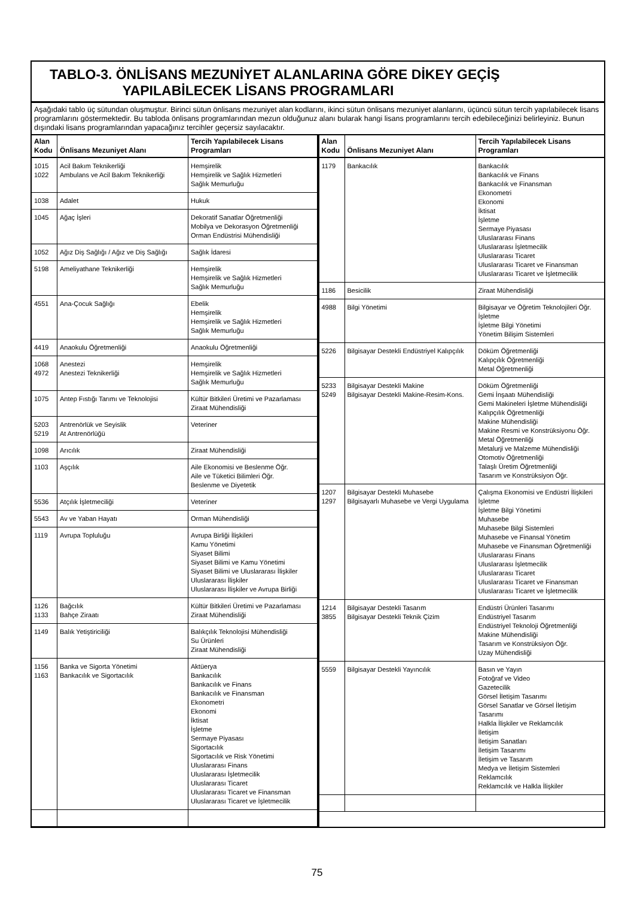TABLO-3. ÖNLİSANS MEZUNİYET ALANLARINA GÖRE DİKEY GEÇİŞ
YAPILABİLECEK LİSANS PROGRAMLARI
Aşağıdaki tablo üç sütundan oluşmuştur. Birinci sütun önlisans mezuniyet alan kodlarını, ikinci sütun önlisans mezuniyet alanlarını, üçüncü sütun tercih yapılabilecek lisans programlarını göstermektedir. Bu tabloda önlisans programlarından mezun olduğunuz alanı bularak hangi lisans programlarını tercih edebileceğinizi belirleyiniz. Bunun dışındaki lisans programlarından yapacağınız tercihler geçersiz sayılacaktır.
| Alan Kodu | Önlisans Mezuniyet Alanı | Tercih Yapılabilecek Lisans Programları |
| --- | --- | --- |
| 1015 1022 | Acil Bakım Teknikerliği Ambulans ve Acil Bakım Teknikerliği | Hemşirelik Hemşirelik ve Sağlık Hizmetleri Sağlık Memurluğu |
| 1038 | Adalet | Hukuk |
| 1045 | Ağaç İşleri | Dekoratif Sanatlar Öğretmenliği Mobilya ve Dekorasyon Öğretmenliği Orman Endüstrisi Mühendisliği |
| 1052 | Ağız Diş Sağlığı / Ağız ve Diş Sağlığı | Sağlık İdaresi |
| 5198 | Ameliyathane Teknikerliği | Hemşirelik Hemşirelik ve Sağlık Hizmetleri Sağlık Memurluğu |
| 4551 | Ana-Çocuk Sağlığı | Ebelik Hemşirelik Hemşirelik ve Sağlık Hizmetleri Sağlık Memurluğu |
| 4419 | Anaokulu Öğretmenliği | Anaokulu Öğretmenliği |
| 1068 4972 | Anestezi Anestezi Teknikerliği | Hemşirelik Hemşirelik ve Sağlık Hizmetleri Sağlık Memurluğu |
| 1075 | Antep Fıstığı Tarımı ve Teknolojisi | Kültür Bitkileri Üretimi ve Pazarlaması Ziraat Mühendisliği |
| 5203 5219 | Antrenörlük ve Seyislik At Antrenörlüğü | Veteriner |
| 1098 | Arıcılık | Ziraat Mühendisliği |
| 1103 | Aşçılık | Aile Ekonomisi ve Beslenme Öğr. Aile ve Tüketici Bilimleri Öğr. Beslenme ve Diyetetik |
| 5536 | Atçılık İşletmeciliği | Veteriner |
| 5543 | Av ve Yaban Hayatı | Orman Mühendisliği |
| 1119 | Avrupa Topluluğu | Avrupa Birliği İlişkileri Kamu Yönetimi Siyaset Bilimi Siyaset Bilimi ve Kamu Yönetimi Siyaset Bilimi ve Uluslararası İlişkiler Uluslararası İlişkiler Uluslararası İlişkiler ve Avrupa Birliği |
| 1126 1133 | Bağcılık Bahçe Ziraatı | Kültür Bitkileri Üretimi ve Pazarlaması Ziraat Mühendisliği |
| 1149 | Balık Yetiştiriciliği | Balıkçılık Teknolojisi Mühendisliği Su Ürünleri Ziraat Mühendisliği |
| 1156 1163 | Banka ve Sigorta Yönetimi Bankacılık ve Sigortacılık | Aktüerya Bankacılık Bankacılık ve Finans Bankacılık ve Finansman Ekonometri Ekonomi İktisat İşletme Sermaye Piyasası Sigortacılık Sigortacılık ve Risk Yönetimi Uluslararası Finans Uluslararası İşletmecilik Uluslararası Ticaret Uluslararası Ticaret ve Finansman Uluslararası Ticaret ve İşletmecilik |
| Alan Kodu | Önlisans Mezuniyet Alanı | Tercih Yapılabilecek Lisans Programları |
| --- | --- | --- |
| 1179 | Bankacılık | Bankacılık Bankacılık ve Finans Bankacılık ve Finansman Ekonometri Ekonomi İktisat İşletme Sermaye Piyasası Uluslararası Finans Uluslararası İşletmecilik Uluslararası Ticaret Uluslararası Ticaret ve Finansman Uluslararası Ticaret ve İşletmecilik |
| 1186 | Besicilik | Ziraat Mühendisliği |
| 4988 | Bilgi Yönetimi | Bilgisayar ve Öğretim Teknolojileri Öğr. İşletme İşletme Bilgi Yönetimi Yönetim Bilişim Sistemleri |
| 5226 | Bilgisayar Destekli Endüstriyel Kalıpçılık | Döküm Öğretmenliği Kalıpçılık Öğretmenliği Metal Öğretmenliği |
| 5233 5249 | Bilgisayar Destekli Makine Bilgisayar Destekli Makine-Resim-Kons. | Döküm Öğretmenliği Gemi İnşaatı Mühendisliği Gemi Makineleri İşletme Mühendisliği Kalıpçılık Öğretmenliği Makine Mühendisliği Makine Resmi ve Konstrüksiyonu Öğr. Metal Öğretmenliği Metalurji ve Malzeme Mühendisliği Otomotiv Öğretmenliği Talaşlı Üretim Öğretmenliği Tasarım ve Konstrüksiyon Öğr. |
| 1207 1297 | Bilgisayar Destekli Muhasebe Bilgisayarlı Muhasebe ve Vergi Uygulama | Çalışma Ekonomisi ve Endüstri İlişkileri İşletme İşletme Bilgi Yönetimi Muhasebe Muhasebe Bilgi Sistemleri Muhasebe ve Finansal Yönetim Muhasebe ve Finansman Öğretmenliği Uluslararası Finans Uluslararası İşletmecilik Uluslararası Ticaret Uluslararası Ticaret ve Finansman Uluslararası Ticaret ve İşletmecilik |
| 1214 3855 | Bilgisayar Destekli Tasarım Bilgisayar Destekli Teknik Çizim | Endüstri Ürünleri Tasarımı Endüstriyel Tasarım Endüstriyel Teknoloji Öğretmenliği Makine Mühendisliği Tasarım ve Konstrüksiyon Öğr. Uzay Mühendisliği |
| 5559 | Bilgisayar Destekli Yayıncılık | Basın ve Yayın Fotoğraf ve Video Gazetecilik Görsel İletişim Tasarımı Görsel Sanatlar ve Görsel İletişim Tasarımı Halkla İlişkiler ve Reklamcılık İletişim İletişim Sanatları İletişim Tasarımı İletişim ve Tasarım Medya ve İletişim Sistemleri Reklamcılık Reklamcılık ve Halkla İlişkiler |
75